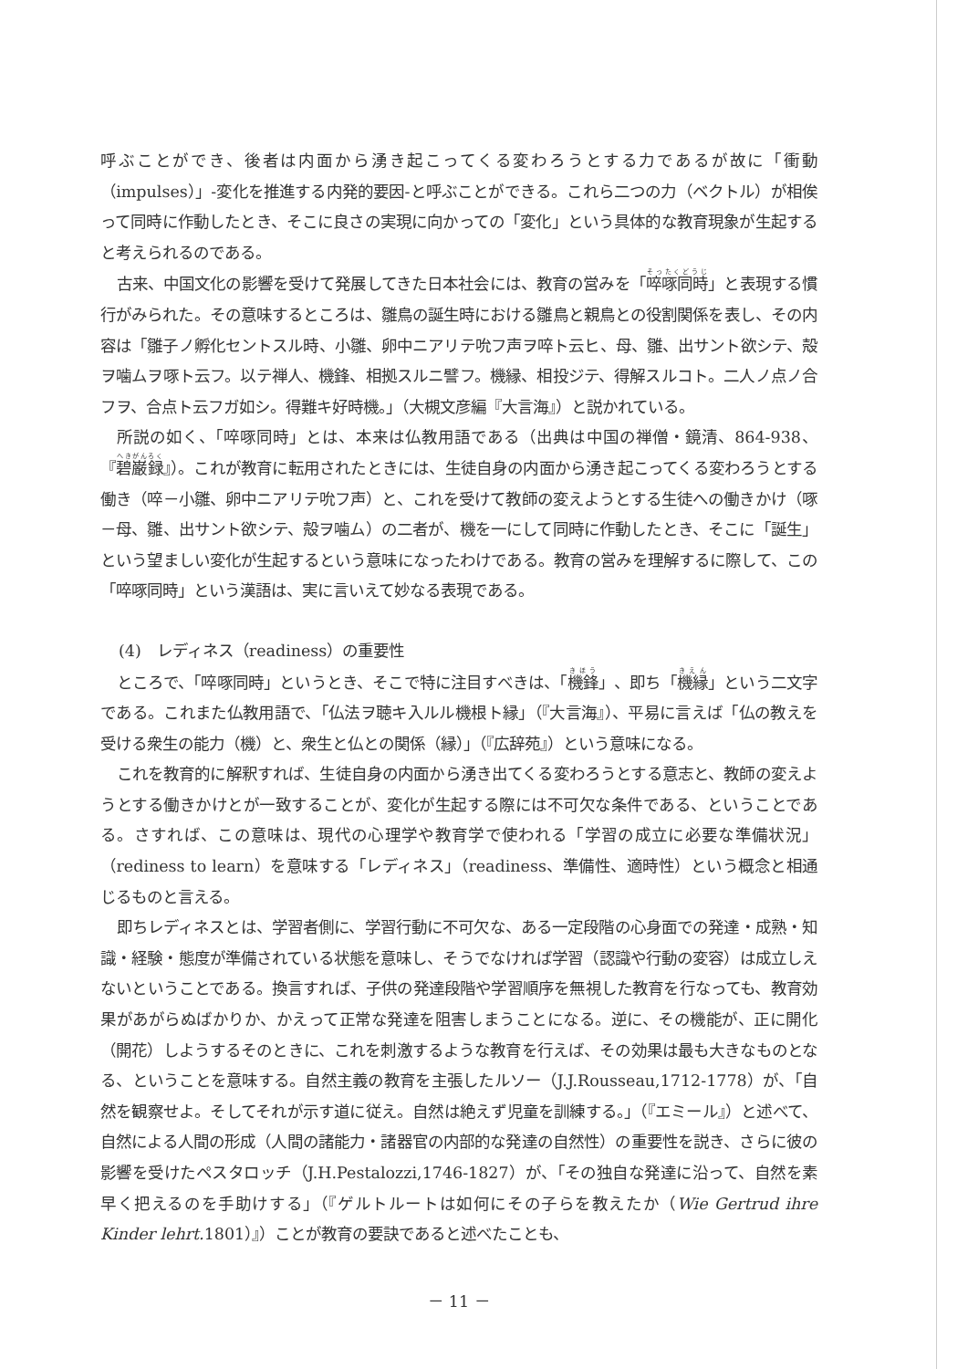呼ぶことができ、後者は内面から湧き起こってくる変わろうとする力であるが故に「衝動（impulses）」‐変化を推進する内発的要因‐と呼ぶことができる。これら二つの力（ベクトル）が相俟って同時に作動したとき、そこに良さの実現に向かっての「変化」という具体的な教育現象が生起すると考えられるのである。
古来、中国文化の影響を受けて発展してきた日本社会には、教育の営みを「啐啄同時」と表現する慣行がみられた。その意味するところは、雛鳥の誕生時における雛鳥と親鳥との役割関係を表し、その内容は「雛子ノ孵化セントスル時、小雛、卵中ニアリテ吮フ声ヲ啐ト云ヒ、母、雛、出サント欲シテ、殻ヲ噛ムヲ啄ト云フ。以テ禅人、機鋒、相拠スルニ譬フ。機縁、相投ジテ、得解スルコト。二人ノ点ノ合フヲ、合点ト云フガ如シ。得難キ好時機。」（大槻文彦編『大言海』）と説かれている。
所説の如く、「啐啄同時」とは、本来は仏教用語である（出典は中国の禅僧・鏡清、864-938、『碧巌録』）。これが教育に転用されたときには、生徒自身の内面から湧き起こってくる変わろうとする働き（啐－小雛、卵中ニアリテ吮フ声）と、これを受けて教師の変えようとする生徒への働きかけ（啄－母、雛、出サント欲シテ、殻ヲ噛ム）の二者が、機を一にして同時に作動したとき、そこに「誕生」という望ましい変化が生起するという意味になったわけである。教育の営みを理解するに際して、この「啐啄同時」という漢語は、実に言いえて妙なる表現である。
(4)　レディネス（readiness）の重要性
ところで、「啐啄同時」というとき、そこで特に注目すべきは、「機鋒」、即ち「機縁」という二文字である。これまた仏教用語で、「仏法ヲ聴キ入ルル機根ト縁」（『大言海』）、平易に言えば「仏の教えを受ける衆生の能力（機）と、衆生と仏との関係（縁）」（『広辞苑』）という意味になる。
これを教育的に解釈すれば、生徒自身の内面から湧き出てくる変わろうとする意志と、教師の変えようとする働きかけとが一致することが、変化が生起する際には不可欠な条件である、ということである。さすれば、この意味は、現代の心理学や教育学で使われる「学習の成立に必要な準備状況」（rediness to learn）を意味する「レディネス」（readiness、準備性、適時性）という概念と相通じるものと言える。
即ちレディネスとは、学習者側に、学習行動に不可欠な、ある一定段階の心身面での発達・成熟・知識・経験・態度が準備されている状態を意味し、そうでなければ学習（認識や行動の変容）は成立しえないということである。換言すれば、子供の発達段階や学習順序を無視した教育を行なっても、教育効果があがらぬばかりか、かえって正常な発達を阻害しまうことになる。逆に、その機能が、正に開化（開花）しようするそのときに、これを刺激するような教育を行えば、その効果は最も大きなものとなる、ということを意味する。自然主義の教育を主張したルソー（J.J.Rousseau,1712-1778）が、「自然を観察せよ。そしてそれが示す道に従え。自然は絶えず児童を訓練する。」（『エミール』）と述べて、自然による人間の形成（人間の諸能力・諸器官の内部的な発達の自然性）の重要性を説き、さらに彼の影響を受けたペスタロッチ（J.H.Pestalozzi,1746-1827）が、「その独自な発達に沿って、自然を素早く把えるのを手助けする」（『ゲルトルートは如何にその子らを教えたか（Wie Gertrud ihre Kinder lehrt. 1801）』）ことが教育の要訣であると述べたことも、
－ 11 －